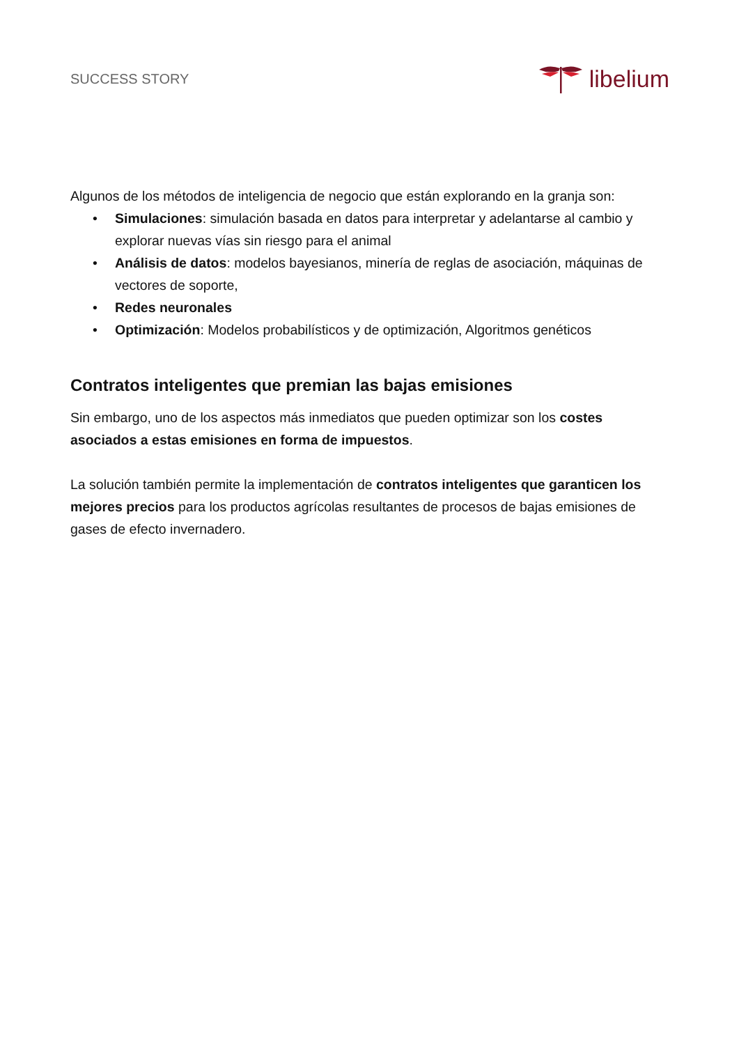SUCCESS STORY
libelium
Algunos de los métodos de inteligencia de negocio que están explorando en la granja son:
• Simulaciones: simulación basada en datos para interpretar y adelantarse al cambio y explorar nuevas vías sin riesgo para el animal
• Análisis de datos: modelos bayesianos, minería de reglas de asociación, máquinas de vectores de soporte,
• Redes neuronales
• Optimización: Modelos probabilísticos y de optimización, Algoritmos genéticos
Contratos inteligentes que premian las bajas emisiones
Sin embargo, uno de los aspectos más inmediatos que pueden optimizar son los costes asociados a estas emisiones en forma de impuestos.
La solución también permite la implementación de contratos inteligentes que garanticen los mejores precios para los productos agrícolas resultantes de procesos de bajas emisiones de gases de efecto invernadero.